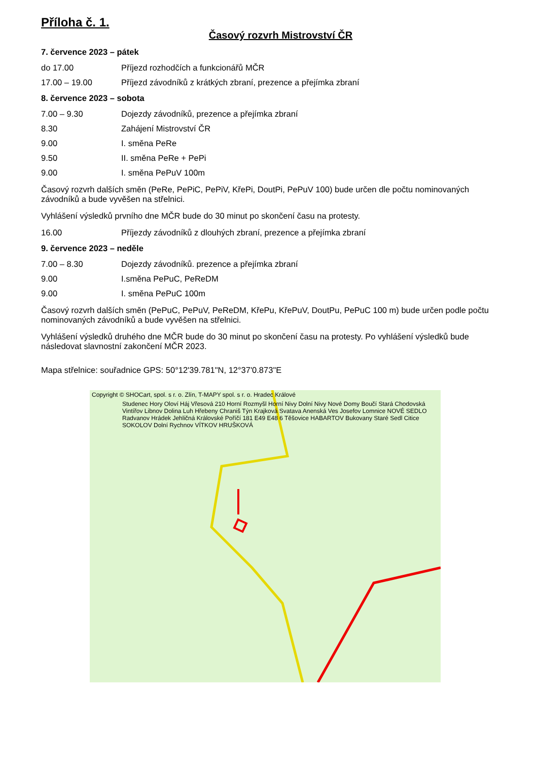Příloha č. 1.
Časový rozvrh Mistrovství ČR
7. července 2023 – pátek
do 17.00 Příjezd rozhodčích a funkcionářů MČR
17.00 – 19.00 Příjezd závodníků z krátkých zbraní, prezence a přejímka zbraní
8. července 2023 – sobota
7.00 – 9.30 Dojezdy závodníků, prezence a přejímka zbraní
8.30 Zahájení Mistrovství ČR
9.00 I. směna PeRe
9.50 II. směna PeRe + PePi
9.00 I. směna PePuV 100m
Časový rozvrh dalších směn (PeRe, PePiC, PePiV, KřePi, DoutPi, PePuV 100) bude určen dle počtu nominovaných závodníků a bude vyvěšen na střelnici.
Vyhlášení výsledků prvního dne MČR bude do 30 minut po skončení času na protesty.
16.00 Příjezdy závodníků z dlouhých zbraní, prezence a přejímka zbraní
9. července 2023 – neděle
7.00 – 8.30 Dojezdy závodníků. prezence a přejímka zbraní
9.00 I.směna PePuC, PeReDM
9.00 I. směna PePuC 100m
Časový rozvrh dalších směn (PePuC, PePuV, PeReDM, KřePu, KřePuV, DoutPu, PePuC 100 m) bude určen podle počtu nominovaných závodníků a bude vyvěšen na střelnici.
Vyhlášení výsledků druhého dne MČR bude do 30 minut po skončení času na protesty. Po vyhlášení výsledků bude následovat slavnostní zakončení MČR 2023.
Mapa střelnice: souřadnice GPS: 50°12'39.781"N, 12°37'0.873"E
Copyright © SHOCart, spol. s r. o. Zlín, T-MAPY spol. s r. o. Hradec Králové
Studenec Hory Oloví Háj Vřesová 210 Horní Rozmyšl Horní Nivy Dolní Nivy Nové Domy Boučí Stará Chodovská Vintířov Libnov Dolina Luh Hřebeny Chraniš Týn Krajková Svatava Anenská Ves Josefov Lomnice NOVÉ SEDLO Radvanov Hrádek Jehličná Královské Poříčí 181 E49 E48 6 Těšovice HABARTOV Bukovany Staré Sedl Citice SOKOLOV Dolní Rychnov VÍTKOV HRUŠKOVÁ